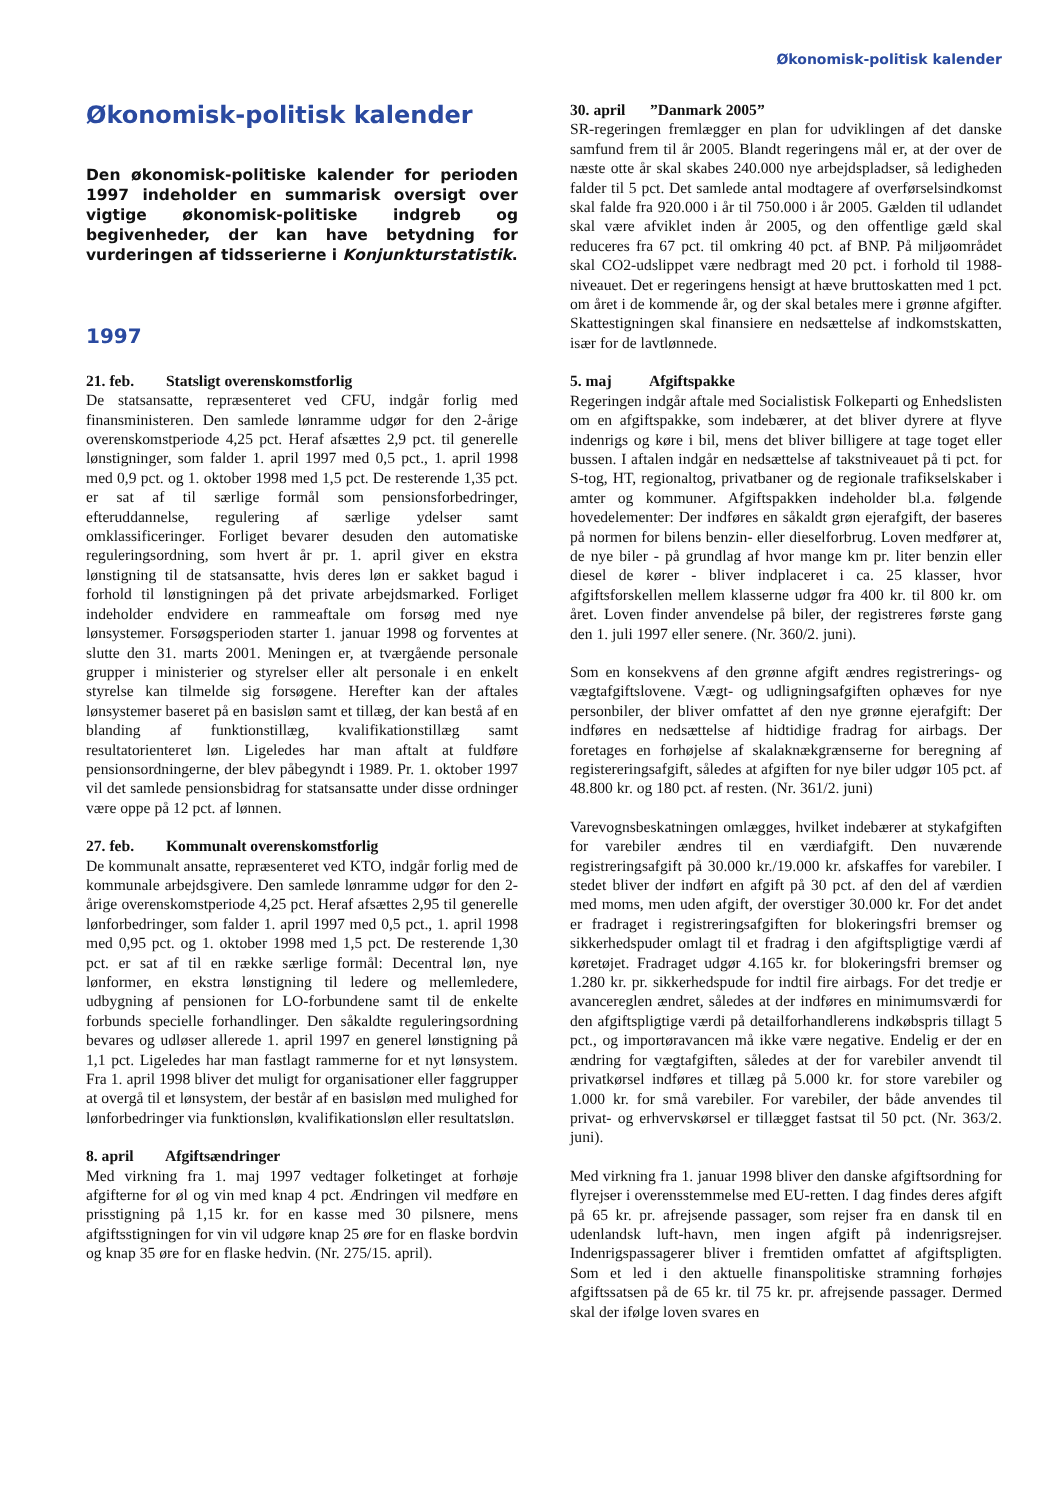Økonomisk-politisk kalender
Økonomisk-politisk kalender
Den økonomisk-politiske kalender for perioden 1997 indeholder en summarisk oversigt over vigtige økonomisk-politiske indgreb og begivenheder, der kan have betydning for vurderingen af tidsserierne i Konjunkturstatistik.
1997
21. feb. Statsligt overenskomstforlig
De statsansatte, repræsenteret ved CFU, indgår forlig med finansministeren. Den samlede lønramme udgør for den 2-årige overenskomstperiode 4,25 pct. Heraf afsættes 2,9 pct. til generelle lønstigninger, som falder 1. april 1997 med 0,5 pct., 1. april 1998 med 0,9 pct. og 1. oktober 1998 med 1,5 pct. De resterende 1,35 pct. er sat af til særlige formål som pensionsforbedringer, efteruddannelse, regulering af særlige ydelser samt omklassificeringer. Forliget bevarer desuden den automatiske reguleringsordning, som hvert år pr. 1. april giver en ekstra lønstigning til de statsansatte, hvis deres løn er sakket bagud i forhold til lønstigningen på det private arbejdsmarked. Forliget indeholder endvidere en rammeaftale om forsøg med nye lønsystemer. Forsøgsperioden starter 1. januar 1998 og forventes at slutte den 31. marts 2001. Meningen er, at tværgående personale grupper i ministerier og styrelser eller alt personale i en enkelt styrelse kan tilmelde sig forsøgene. Herefter kan der aftales lønsystemer baseret på en basisløn samt et tillæg, der kan bestå af en blanding af funktionstillæg, kvalifikationstillæg samt resultatorienteret løn. Ligeledes har man aftalt at fuldføre pensionsordningerne, der blev påbegyndt i 1989. Pr. 1. oktober 1997 vil det samlede pensionsbidrag for statsansatte under disse ordninger være oppe på 12 pct. af lønnen.
27. feb. Kommunalt overenskomstforlig
De kommunalt ansatte, repræsenteret ved KTO, indgår forlig med de kommunale arbejdsgivere. Den samlede lønramme udgør for den 2-årige overenskomstperiode 4,25 pct. Heraf afsættes 2,95 til generelle lønforbedringer, som falder 1. april 1997 med 0,5 pct., 1. april 1998 med 0,95 pct. og 1. oktober 1998 med 1,5 pct. De resterende 1,30 pct. er sat af til en række særlige formål: Decentral løn, nye lønformer, en ekstra lønstigning til ledere og mellemledere, udbygning af pensionen for LO-forbundene samt til de enkelte forbunds specielle forhandlinger. Den såkaldte reguleringsordning bevares og udløser allerede 1. april 1997 en generel lønstigning på 1,1 pct. Ligeledes har man fastlagt rammerne for et nyt lønsystem. Fra 1. april 1998 bliver det muligt for organisationer eller faggrupper at overgå til et lønsystem, der består af en basisløn med mulighed for lønforbedringer via funktionsløn, kvalifikationsløn eller resultatsløn.
8. april Afgiftsændringer
Med virkning fra 1. maj 1997 vedtager folketinget at forhøje afgifterne for øl og vin med knap 4 pct. Ændringen vil medføre en prisstigning på 1,15 kr. for en kasse med 30 pilsnere, mens afgiftsstigningen for vin vil udgøre knap 25 øre for en flaske bordvin og knap 35 øre for en flaske hedvin. (Nr. 275/15. april).
30. april ”Danmark 2005”
SR-regeringen fremlægger en plan for udviklingen af det danske samfund frem til år 2005. Blandt regeringens mål er, at der over de næste otte år skal skabes 240.000 nye arbejdspladser, så ledigheden falder til 5 pct. Det samlede antal modtagere af overførselsindkomst skal falde fra 920.000 i år til 750.000 i år 2005. Gælden til udlandet skal være afviklet inden år 2005, og den offentlige gæld skal reduceres fra 67 pct. til omkring 40 pct. af BNP. På miljøområdet skal CO2-udslippet være nedbragt med 20 pct. i forhold til 1988-niveauet. Det er regeringens hensigt at hæve bruttoskatten med 1 pct. om året i de kommende år, og der skal betales mere i grønne afgifter. Skattestigningen skal finansiere en nedsættelse af indkomstskatten, især for de lavtlønnede.
5. maj Afgiftspakke
Regeringen indgår aftale med Socialistisk Folkeparti og Enhedslisten om en afgiftspakke, som indebærer, at det bliver dyrere at flyve indenrigs og køre i bil, mens det bliver billigere at tage toget eller bussen. I aftalen indgår en nedsættelse af takstniveauet på ti pct. for S-tog, HT, regionaltog, privatbaner og de regionale trafikselskaber i amter og kommuner. Afgiftspakken indeholder bl.a. følgende hovedelementer: Der indføres en såkaldt grøn ejerafgift, der baseres på normen for bilens benzin- eller dieselforbrug. Loven medfører at, de nye biler - på grundlag af hvor mange km pr. liter benzin eller diesel de kører - bliver indplaceret i ca. 25 klasser, hvor afgiftsforskellen mellem klasserne udgør fra 400 kr. til 800 kr. om året. Loven finder anvendelse på biler, der registreres første gang den 1. juli 1997 eller senere. (Nr. 360/2. juni).
Som en konsekvens af den grønne afgift ændres registrerings- og vægtafgiftslovene. Vægt- og udligningsafgiften ophæves for nye personbiler, der bliver omfattet af den nye grønne ejerafgift: Der indføres en nedsættelse af hidtidige fradrag for airbags. Der foretages en forhøjelse af skalaknækgrænserne for beregning af registereringsafgift, således at afgiften for nye biler udgør 105 pct. af 48.800 kr. og 180 pct. af resten. (Nr. 361/2. juni)
Varevognsbeskatningen omlægges, hvilket indebærer at stykafgiften for varebiler ændres til en værdiafgift. Den nuværende registreringsafgift på 30.000 kr./19.000 kr. afskaffes for varebiler. I stedet bliver der indført en afgift på 30 pct. af den del af værdien med moms, men uden afgift, der overstiger 30.000 kr. For det andet er fradraget i registreringsafgiften for blokeringsfri bremser og sikkerhedspuder omlagt til et fradrag i den afgiftspligtige værdi af køretøjet. Fradraget udgør 4.165 kr. for blokeringsfri bremser og 1.280 kr. pr. sikkerhedspude for indtil fire airbags. For det tredje er avancereglen ændret, således at der indføres en minimumsværdi for den afgiftspligtige værdi på detailforhandlerens indkøbspris tillagt 5 pct., og importøravancen må ikke være negative. Endelig er der en ændring for vægtafgiften, således at der for varebiler anvendt til privatkørsel indføres et tillæg på 5.000 kr. for store varebiler og 1.000 kr. for små varebiler. For varebiler, der både anvendes til privat- og erhvervskørsel er tillægget fastsat til 50 pct. (Nr. 363/2. juni).
Med virkning fra 1. januar 1998 bliver den danske afgiftsordning for flyrejser i overensstemmelse med EU-retten. I dag findes deres afgift på 65 kr. pr. afrejsende passager, som rejser fra en dansk til en udenlandsk luft-havn, men ingen afgift på indenrigsrejser. Indenrigspassagerer bliver i fremtiden omfattet af afgiftspligten. Som et led i den aktuelle finanspolitiske stramning forhøjes afgiftssatsen på de 65 kr. til 75 kr. pr. afrejsende passager. Dermed skal der ifølge loven svares en